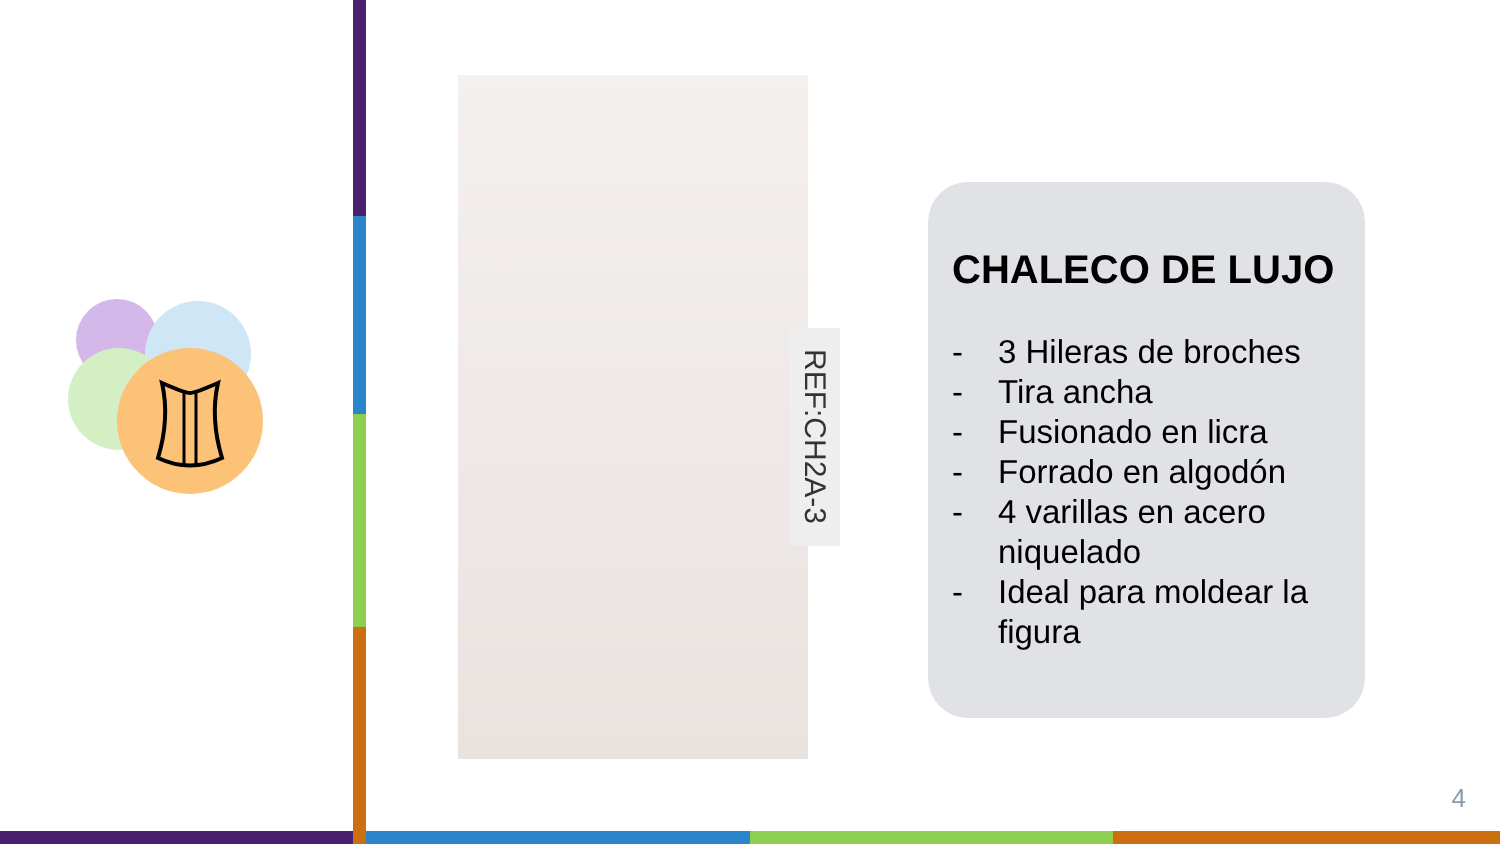REF:CH2A-3
CHALECO DE LUJO
- 3 Hileras de broches
- Tira ancha
- Fusionado en licra
- Forrado en algodón
- 4 varillas en acero niquelado
- Ideal para moldear la figura
4